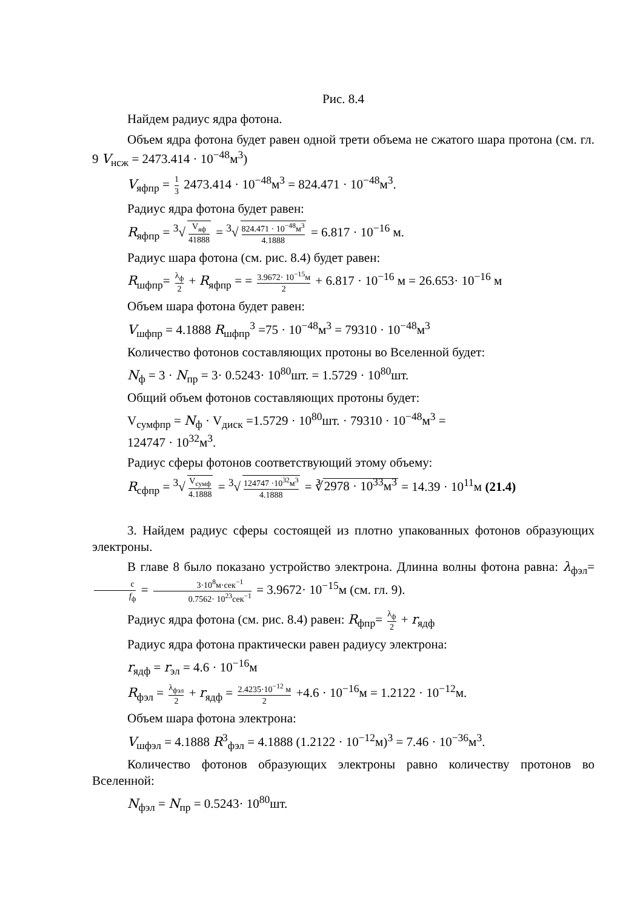Рис. 8.4
Найдем радиус ядра фотона.
Объем ядра фотона будет равен одной трети объема не сжатого шара протона (см. гл. 9 V<sub>нсж</sub> = 2473.414 · 10<sup>−48</sup>м<sup>3</sup>)
V<sub>яфпр</sub> = 1 3 2473.414 · 10<sup>−48</sup>м<sup>3</sup> = 824.471 · 10<sup>−48</sup>м<sup>3</sup>.
Радиус ядра фотона будет равен:
R<sub>яфпр</sub> = <sup>3</sup>√ V<sub>яф</sub> 41888 = <sup>3</sup>√ 824.471 · 10<sup>−48</sup>м<sup>3</sup> 4.1888 = 6.817 · 10<sup>−16</sup> м.
Радиус шара фотона (см. рис. 8.4) будет равен:
R<sub>шфпр</sub>= λ<sub>ф</sub> 2 + R<sub>яфпр</sub> = = 3.9672· 10<sup>−15</sup>м 2 + 6.817 · 10<sup>−16</sup> м = 26.653· 10<sup>−16</sup> м
Объем шара фотона будет равен:
V<sub>шфпр</sub> = 4.1888 R<sub>шфпр</sub><sup>3</sup> =75 · 10<sup>−48</sup>м<sup>3</sup> = 79310 · 10<sup>−48</sup>м<sup>3</sup>
Количество фотонов составляющих протоны во Вселенной будет:
N<sub>ф</sub> = 3 · N<sub>пр</sub> = 3· 0.5243· 10<sup>80</sup>шт. = 1.5729 · 10<sup>80</sup>шт.
Общий объем фотонов составляющих протоны будет:
V<sub>сумфпр</sub> = N<sub>ф</sub> · V<sub>диск</sub> =1.5729 · 10<sup>80</sup>шт. · 79310 · 10<sup>−48</sup>м<sup>3</sup> =
124747 · 10<sup>32</sup>м<sup>3</sup>.
Радиус сферы фотонов соответствующий этому объему:
R<sub>сфпр</sub> = <sup>3</sup>√ V<sub>сумф</sub> 4.1888 = <sup>3</sup>√ 124747 ·10<sup>32</sup>м<sup>3</sup> 4.1888 = ∛2978 · 10<sup>33</sup>м<sup>3</sup> = 14.39 · 10<sup>11</sup>м (21.4)
3. Найдем радиус сферы состоящей из плотно упакованных фотонов образующих электроны.
В главе 8 было показано устройство электрона. Длинна волны фотона равна: λ<sub>фэл</sub>= c f<sub>ф</sub> = 3·10<sup>8</sup>м·сек<sup>−1</sup> 0.7562· 10<sup>23</sup>сек<sup>−1</sup> = 3.9672· 10<sup>−15</sup>м (см. гл. 9).
Радиус ядра фотона (см. рис. 8.4) равен: R<sub>фпр</sub>= λ<sub>ф</sub> 2 + r<sub>ядф</sub>
Радиус ядра фотона практически равен радиусу электрона:
r<sub>ядф</sub> = r<sub>эл</sub> = 4.6 · 10<sup>−16</sup>м
R<sub>фэл</sub> = λ<sub>фэл</sub> 2 + r<sub>ядф</sub> = 2.4235·10<sup>−12</sup> м 2 +4.6 · 10<sup>−16</sup>м = 1.2122 · 10<sup>−12</sup>м.
Объем шара фотона электрона:
V<sub>шфэл</sub> = 4.1888 R<sup>3</sup><sub>фэл</sub> = 4.1888 (1.2122 · 10<sup>−12</sup>м)<sup>3</sup> = 7.46 · 10<sup>−36</sup>м<sup>3</sup>.
Количество фотонов образующих электроны равно количеству протонов во Вселенной:
N<sub>фэл</sub> = N<sub>пр</sub> = 0.5243· 10<sup>80</sup>шт.